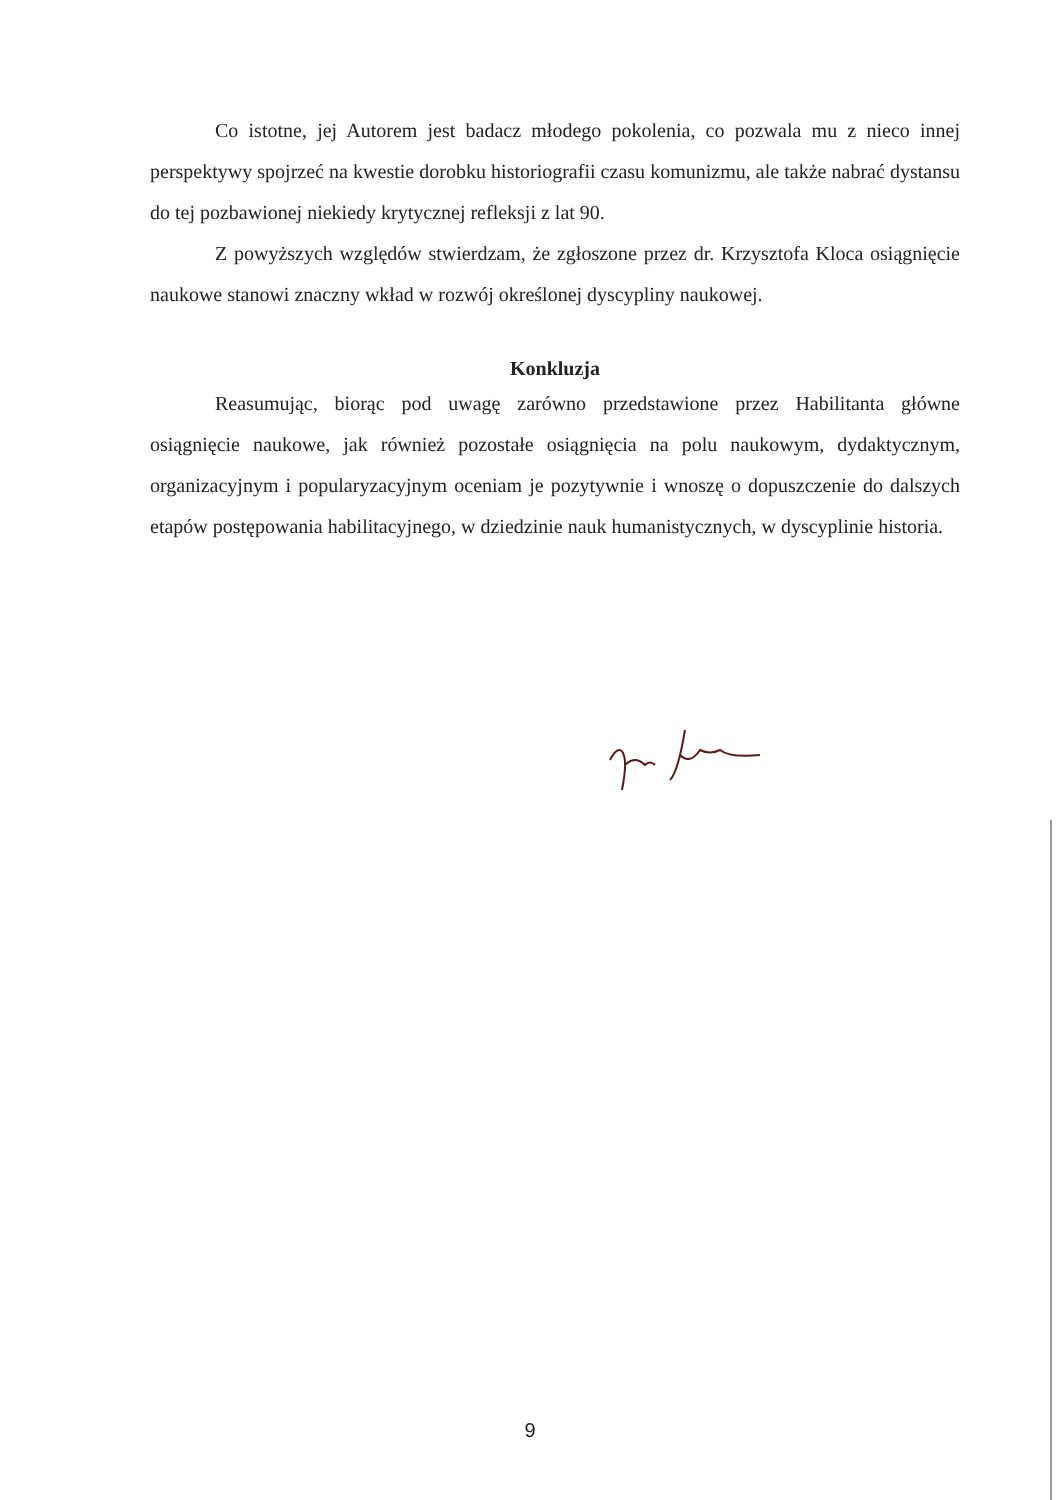Co istotne, jej Autorem jest badacz młodego pokolenia, co pozwala mu z nieco innej perspektywy spojrzeć na kwestie dorobku historiografii czasu komunizmu, ale także nabrać dystansu do tej pozbawionej niekiedy krytycznej refleksji z lat 90.
Z powyższych względów stwierdzam, że zgłoszone przez dr. Krzysztofa Kloca osiągnięcie naukowe stanowi znaczny wkład w rozwój określonej dyscypliny naukowej.
Konkluzja
Reasumując, biorąc pod uwagę zarówno przedstawione przez Habilitanta główne osiągnięcie naukowe, jak również pozostałe osiągnięcia na polu naukowym, dydaktycznym, organizacyjnym i popularyzacyjnym oceniam je pozytywnie i wnoszę o dopuszczenie do dalszych etapów postępowania habilitacyjnego, w dziedzinie nauk humanistycznych, w dyscyplinie historia.
9